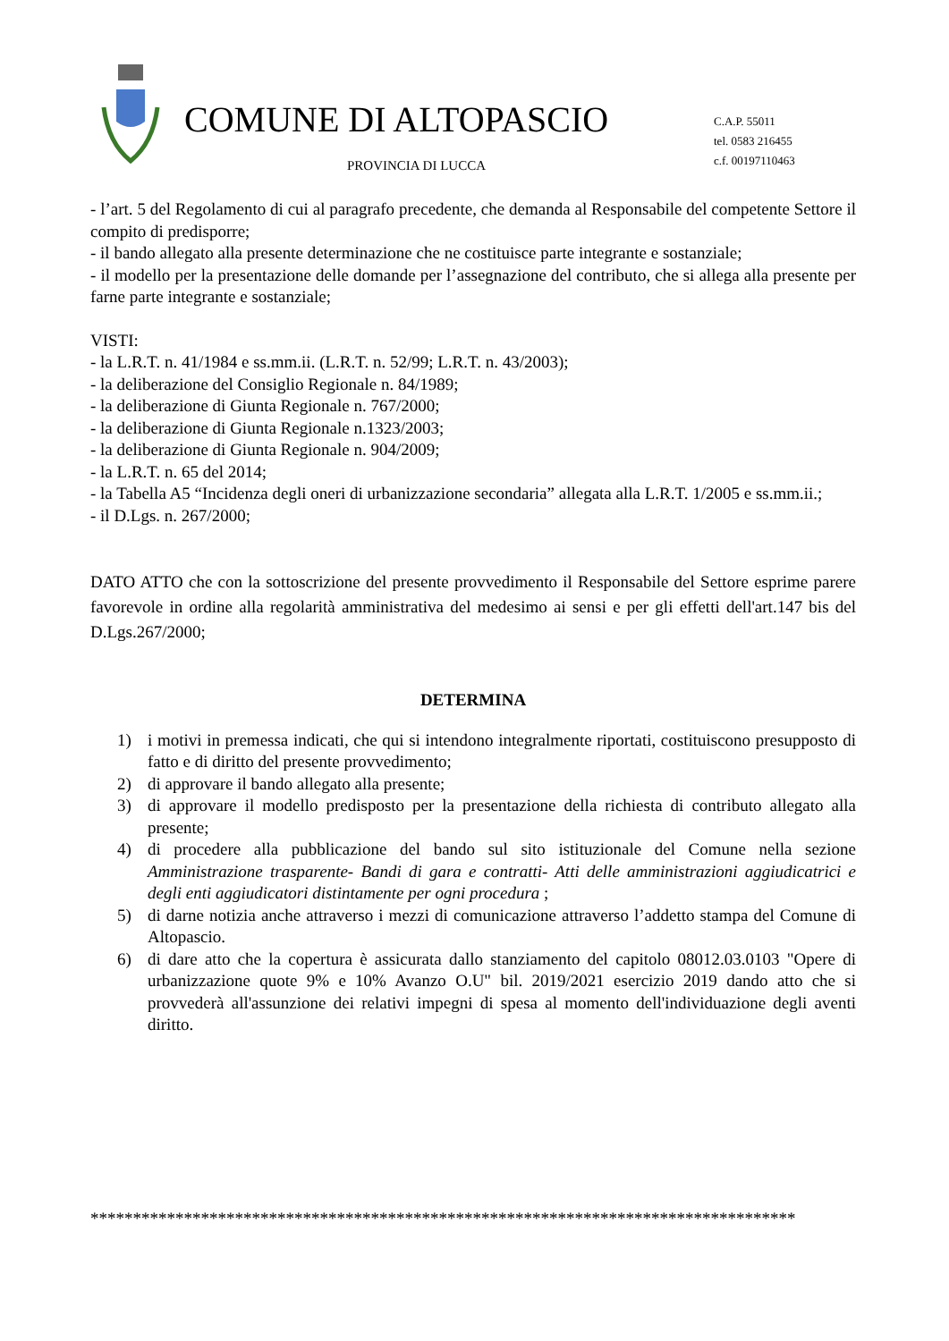COMUNE DI ALTOPASCIO
PROVINCIA DI LUCCA
C.A.P. 55011
tel. 0583 216455
c.f. 00197110463
- l’art. 5 del Regolamento di cui al paragrafo precedente, che demanda al Responsabile del competente Settore il compito di predisporre;
- il bando allegato alla presente determinazione che ne costituisce parte integrante e sostanziale;
- il modello per la presentazione delle domande per l’assegnazione del contributo, che si allega alla presente per farne parte integrante e sostanziale;
VISTI:
- la L.R.T. n. 41/1984 e ss.mm.ii. (L.R.T. n. 52/99; L.R.T. n. 43/2003);
- la deliberazione del Consiglio Regionale n. 84/1989;
- la deliberazione di Giunta Regionale n. 767/2000;
- la deliberazione di Giunta Regionale n.1323/2003;
- la deliberazione di Giunta Regionale n. 904/2009;
- la L.R.T. n. 65 del 2014;
- la Tabella A5 “Incidenza degli oneri di urbanizzazione secondaria” allegata alla L.R.T. 1/2005 e ss.mm.ii.;
- il D.Lgs. n. 267/2000;
DATO ATTO che con la sottoscrizione del presente provvedimento il Responsabile del Settore esprime parere favorevole in ordine alla regolarità amministrativa del medesimo ai sensi e per gli effetti dell'art.147 bis del D.Lgs.267/2000;
DETERMINA
1) i motivi in premessa indicati, che qui si intendono integralmente riportati, costituiscono presupposto di fatto e di diritto del presente provvedimento;
2) di approvare il bando allegato alla presente;
3) di approvare il modello predisposto per la presentazione della richiesta di contributo allegato alla presente;
4) di procedere alla pubblicazione del bando sul sito istituzionale del Comune nella sezione Amministrazione trasparente- Bandi di gara e contratti- Atti delle amministrazioni aggiudicatrici e degli enti aggiudicatori distintamente per ogni procedura ;
5) di darne notizia anche attraverso i mezzi di comunicazione attraverso l’addetto stampa del Comune di Altopascio.
6) di dare atto che la copertura è assicurata dallo stanziamento del capitolo 08012.03.0103 "Opere di urbanizzazione quote 9% e 10% Avanzo O.U" bil. 2019/2021 esercizio 2019 dando atto che si provvederà all'assunzione dei relativi impegni di spesa al momento dell'individuazione degli aventi diritto.
***********************************************************************************